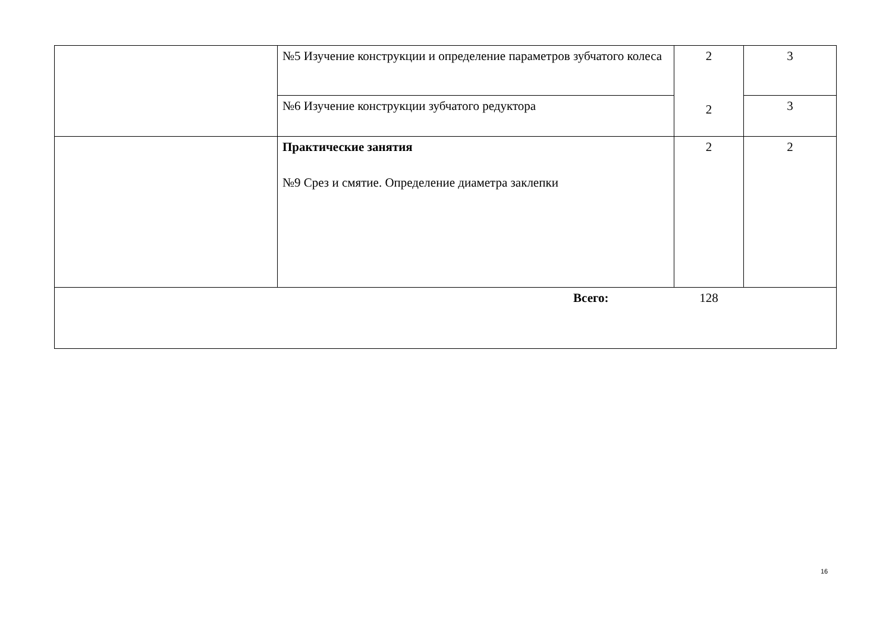| | №5 Изучение конструкции и определение параметров зубчатого колеса | 2 2 | 3 |
| | №6 Изучение конструкции зубчатого редуктора | | 3 |
| | Практические занятия №9 Срез и смятие. Определение диаметра заклепки | 2 | 2 |
| Всего: | | 128 | |
16